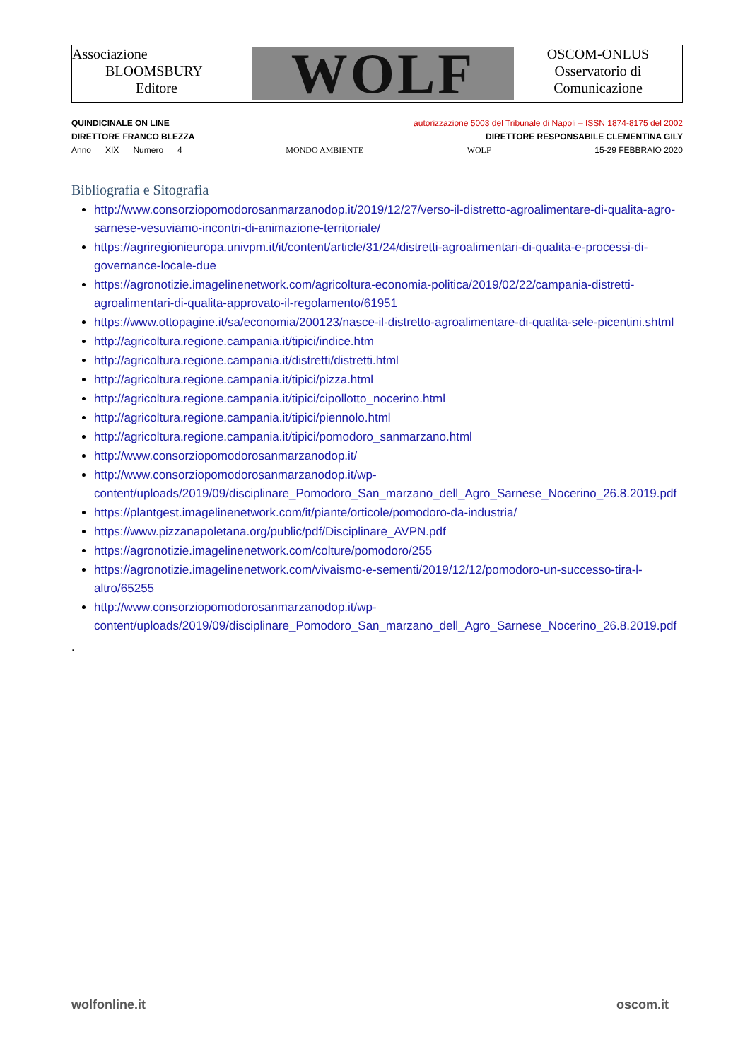Associazione
BLOOMSBURY
Editore
WOLF
OSCOM-ONLUS
Osservatorio di
Comunicazione
QUINDICINALE ON LINE autorizzazione 5003 del Tribunale di Napoli – ISSN 1874-8175 del 2002
DIRETTORE FRANCO BLEZZA DIRETTORE RESPONSABILE CLEMENTINA GILY
Anno XIX Numero 4 MONDO AMBIENTE WOLF 15-29 FEBBRAIO 2020
Bibliografia e Sitografia
http://www.consorziopomodorosanmarzanodop.it/2019/12/27/verso-il-distretto-agroalimentare-di-qualita-agro-sarnese-vesuviamo-incontri-di-animazione-territoriale/
https://agriregionieuropa.univpm.it/it/content/article/31/24/distretti-agroalimentari-di-qualita-e-processi-di-governance-locale-due
https://agronotizie.imagelinenetwork.com/agricoltura-economia-politica/2019/02/22/campania-distretti-agroalimentari-di-qualita-approvato-il-regolamento/61951
https://www.ottopagine.it/sa/economia/200123/nasce-il-distretto-agroalimentare-di-qualita-sele-picentini.shtml
http://agricoltura.regione.campania.it/tipici/indice.htm
http://agricoltura.regione.campania.it/distretti/distretti.html
http://agricoltura.regione.campania.it/tipici/pizza.html
http://agricoltura.regione.campania.it/tipici/cipollotto_nocerino.html
http://agricoltura.regione.campania.it/tipici/piennolo.html
http://agricoltura.regione.campania.it/tipici/pomodoro_sanmarzano.html
http://www.consorziopomodorosanmarzanodop.it/
http://www.consorziopomodorosanmarzanodop.it/wp-content/uploads/2019/09/disciplinare_Pomodoro_San_marzano_dell_Agro_Sarnese_Nocerino_26.8.2019.pdf
https://plantgest.imagelinenetwork.com/it/piante/orticole/pomodoro-da-industria/
https://www.pizzanapoletana.org/public/pdf/Disciplinare_AVPN.pdf
https://agronotizie.imagelinenetwork.com/colture/pomodoro/255
https://agronotizie.imagelinenetwork.com/vivaismo-e-sementi/2019/12/12/pomodoro-un-successo-tira-l-altro/65255
http://www.consorziopomodorosanmarzanodop.it/wp-content/uploads/2019/09/disciplinare_Pomodoro_San_marzano_dell_Agro_Sarnese_Nocerino_26.8.2019.pdf
.
wolfonline.it oscom.it